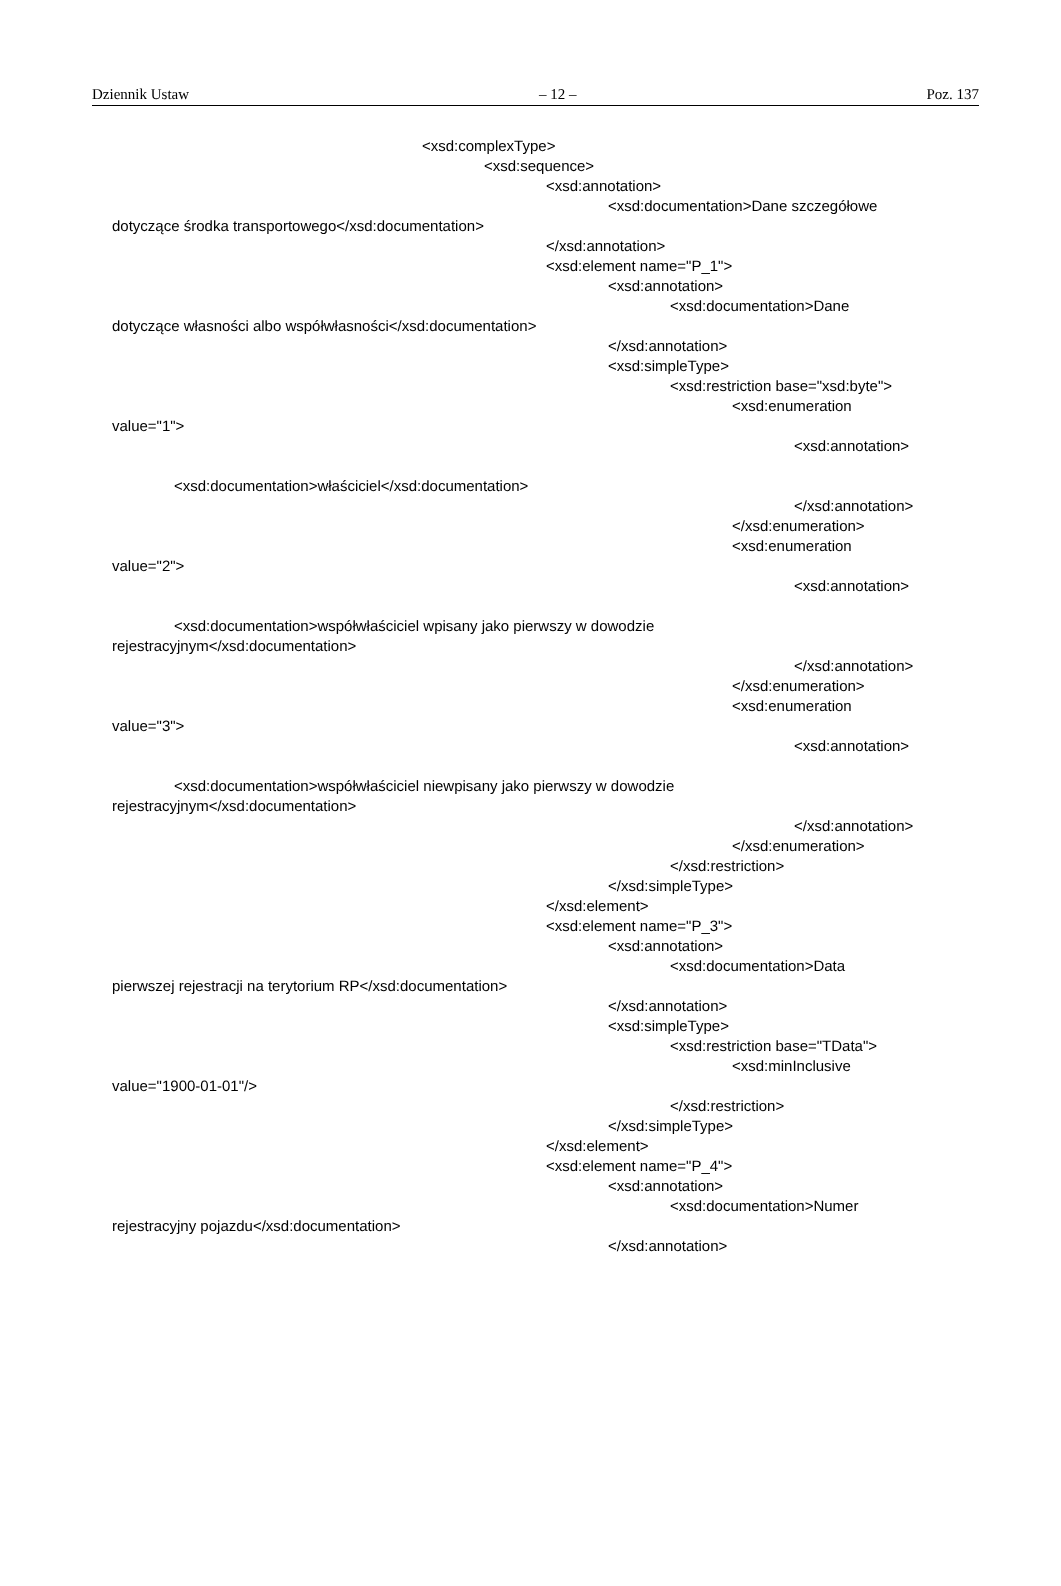Dziennik Ustaw – 12 – Poz. 137
<xsd:complexType>
<xsd:sequence>
<xsd:annotation>
<xsd:documentation>Dane szczegółowe
dotyczące środka transportowego</xsd:documentation>
</xsd:annotation>
<xsd:element name="P_1">
<xsd:annotation>
<xsd:documentation>Dane
dotyczące własności albo współwłasności</xsd:documentation>
</xsd:annotation>
<xsd:simpleType>
<xsd:restriction base="xsd:byte">
<xsd:enumeration
value="1">
<xsd:annotation>
<xsd:documentation>właściciel</xsd:documentation>
</xsd:annotation>
</xsd:enumeration>
<xsd:enumeration
value="2">
<xsd:annotation>
<xsd:documentation>współwłaściciel wpisany jako pierwszy w dowodzie
rejestracyjnym</xsd:documentation>
</xsd:annotation>
</xsd:enumeration>
<xsd:enumeration
value="3">
<xsd:annotation>
<xsd:documentation>współwłaściciel niewpisany jako pierwszy w dowodzie
rejestracyjnym</xsd:documentation>
</xsd:annotation>
</xsd:enumeration>
</xsd:restriction>
</xsd:simpleType>
</xsd:element>
<xsd:element name="P_3">
<xsd:annotation>
<xsd:documentation>Data
pierwszej rejestracji na terytorium RP</xsd:documentation>
</xsd:annotation>
<xsd:simpleType>
<xsd:restriction base="TData">
<xsd:minInclusive
value="1900-01-01"/>
</xsd:restriction>
</xsd:simpleType>
</xsd:element>
<xsd:element name="P_4">
<xsd:annotation>
<xsd:documentation>Numer
rejestracyjny pojazdu</xsd:documentation>
</xsd:annotation>